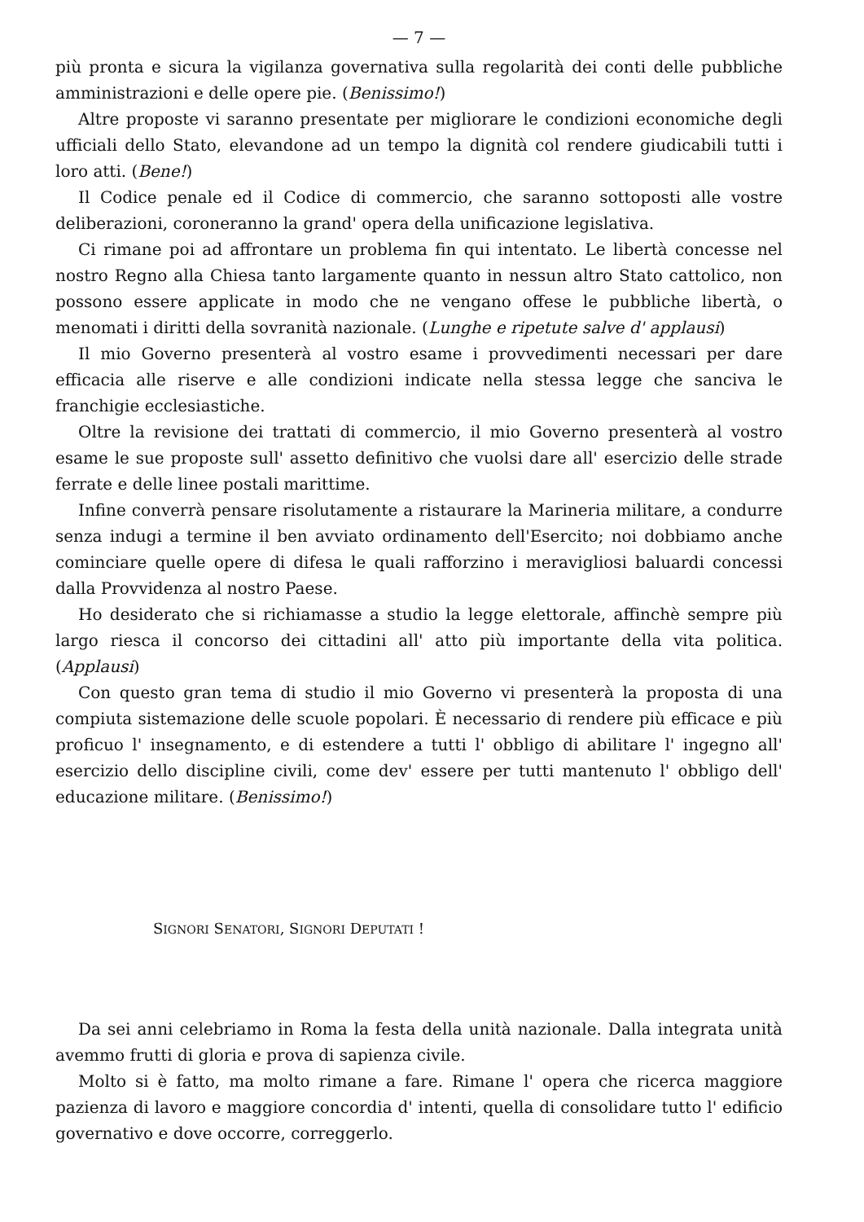— 7 —
più pronta e sicura la vigilanza governativa sulla regolarità dei conti delle pubbliche amministrazioni e delle opere pie. (Benissimo!)
Altre proposte vi saranno presentate per migliorare le condizioni economiche degli ufficiali dello Stato, elevandone ad un tempo la dignità col rendere giudicabili tutti i loro atti. (Bene!)
Il Codice penale ed il Codice di commercio, che saranno sottoposti alle vostre deliberazioni, coroneranno la grand' opera della unificazione legislativa.
Ci rimane poi ad affrontare un problema fin qui intentato. Le libertà concesse nel nostro Regno alla Chiesa tanto largamente quanto in nessun altro Stato cattolico, non possono essere applicate in modo che ne vengano offese le pubbliche libertà, o menomati i diritti della sovranità nazionale. (Lunghe e ripetute salve d' applausi)
Il mio Governo presenterà al vostro esame i provvedimenti necessari per dare efficacia alle riserve e alle condizioni indicate nella stessa legge che sanciva le franchigie ecclesiastiche.
Oltre la revisione dei trattati di commercio, il mio Governo presenterà al vostro esame le sue proposte sull' assetto definitivo che vuolsi dare all' esercizio delle strade ferrate e delle linee postali marittime.
Infine converrà pensare risolutamente a ristaurare la Marineria militare, a condurre senza indugi a termine il ben avviato ordinamento dell'Esercito; noi dobbiamo anche cominciare quelle opere di difesa le quali rafforzino i meravigliosi baluardi concessi dalla Provvidenza al nostro Paese.
Ho desiderato che si richiamasse a studio la legge elettorale, affinchè sempre più largo riesca il concorso dei cittadini all' atto più importante della vita politica. (Applausi)
Con questo gran tema di studio il mio Governo vi presenterà la proposta di una compiuta sistemazione delle scuole popolari. È necessario di rendere più efficace e più proficuo l' insegnamento, e di estendere a tutti l' obbligo di abilitare l' ingegno all' esercizio dello discipline civili, come dev' essere per tutti mantenuto l' obbligo dell' educazione militare. (Benissimo!)
SIGNORI SENATORI, SIGNORI DEPUTATI !
Da sei anni celebriamo in Roma la festa della unità nazionale. Dalla integrata unità avemmo frutti di gloria e prova di sapienza civile.
Molto si è fatto, ma molto rimane a fare. Rimane l' opera che ricerca maggiore pazienza di lavoro e maggiore concordia d' intenti, quella di consolidare tutto l' edificio governativo e dove occorre, correggerlo.